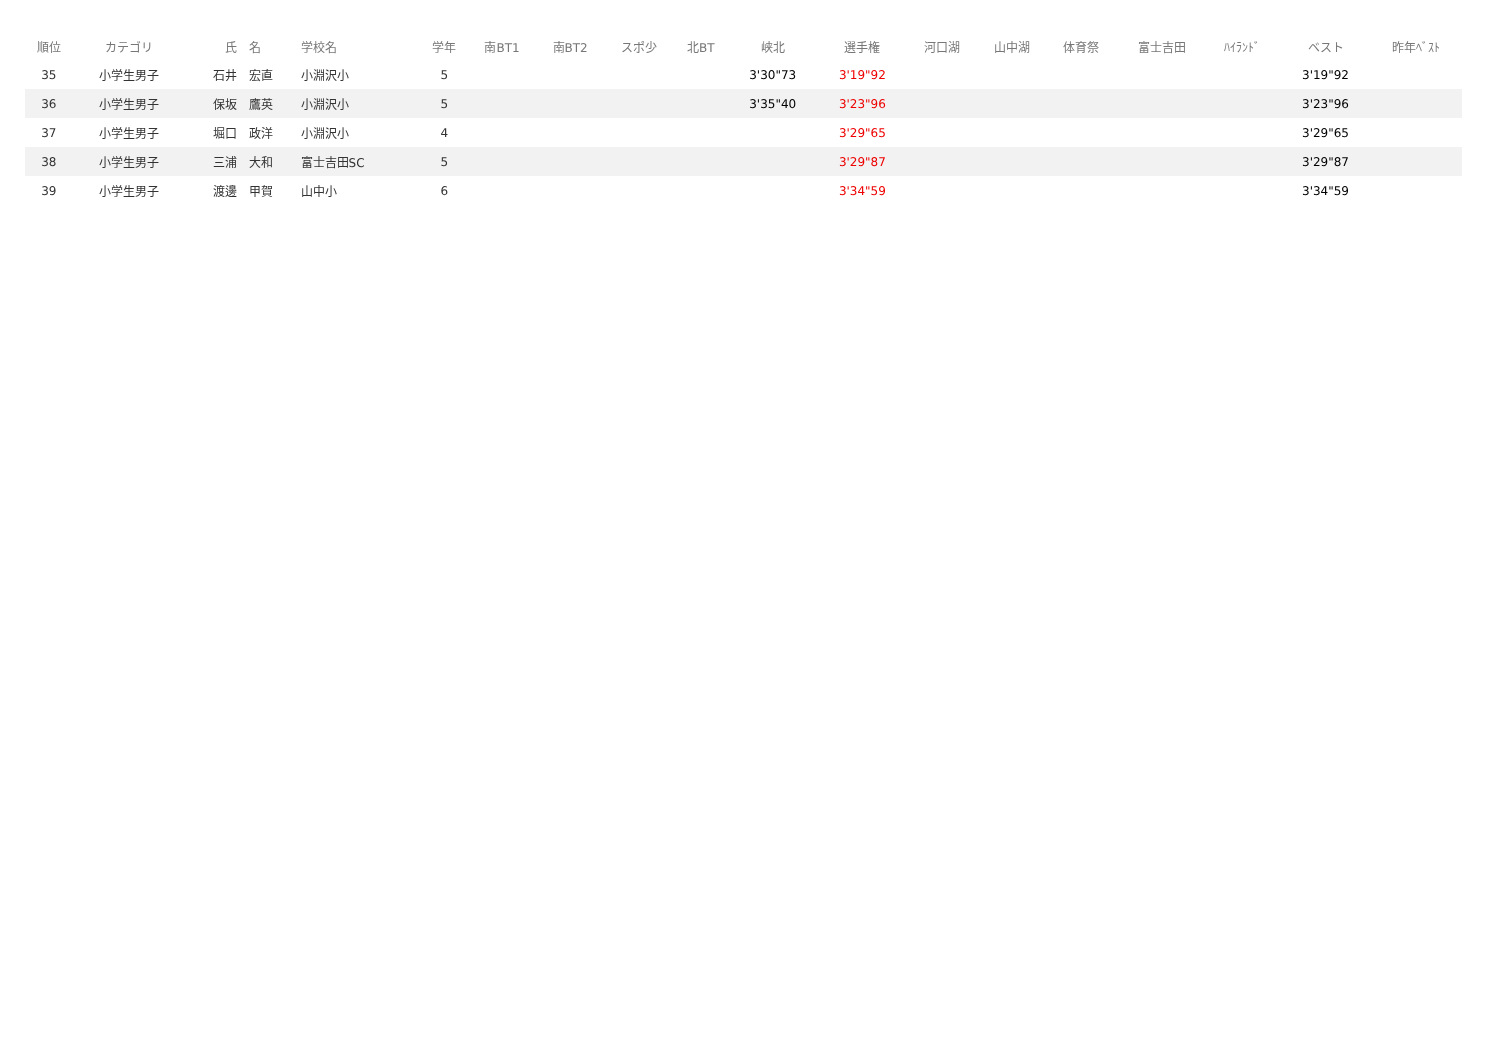| 順位 | カテゴリ | 氏 名 | 学校名 | 学年 | 南BT1 | 南BT2 | スポ少 | 北BT | 峡北 | 選手権 | 河口湖 | 山中湖 | 体育祭 | 富士吉田 | ﾊｲﾗﾝﾄﾞ | | ベスト | 昨年ﾍﾞｽﾄ |
| --- | --- | --- | --- | --- | --- | --- | --- | --- | --- | --- | --- | --- | --- | --- | --- | --- | --- | --- |
| 35 | 小学生男子 | 石井 宏直 | 小淵沢小 | 5 | | | | | 3'30"73 | 3'19"92 | | | | | | | 3'19"92 | |
| 36 | 小学生男子 | 保坂 鷹英 | 小淵沢小 | 5 | | | | | 3'35"40 | 3'23"96 | | | | | | | 3'23"96 | |
| 37 | 小学生男子 | 堀口 政洋 | 小淵沢小 | 4 | | | | | | 3'29"65 | | | | | | | 3'29"65 | |
| 38 | 小学生男子 | 三浦 大和 | 富士吉田SC | 5 | | | | | | 3'29"87 | | | | | | | 3'29"87 | |
| 39 | 小学生男子 | 渡邊 甲賀 | 山中小 | 6 | | | | | | 3'34"59 | | | | | | | 3'34"59 | |